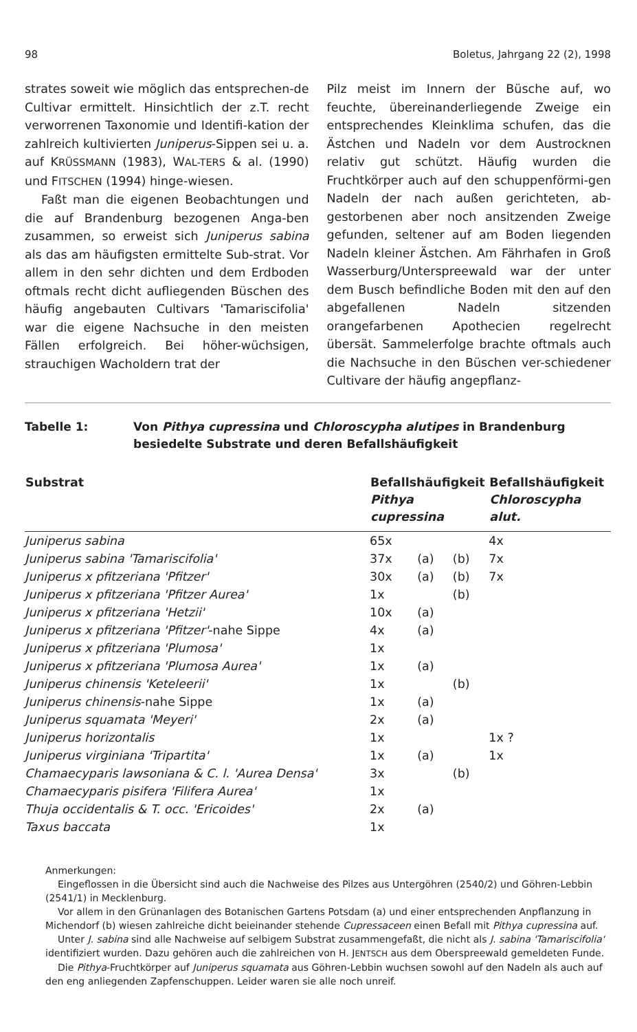98 Boletus, Jahrgang 22 (2), 1998
strates soweit wie möglich das entsprechen-de Cultivar ermittelt. Hinsichtlich der z.T. recht verworrenen Taxonomie und Identifi-kation der zahlreich kultivierten Juniperus-Sippen sei u. a. auf KRÜSSMANN (1983), WAL-TERS & al. (1990) und FITSCHEN (1994) hinge-wiesen.
Faßt man die eigenen Beobachtungen und die auf Brandenburg bezogenen Anga-ben zusammen, so erweist sich Juniperus sabina als das am häufigsten ermittelte Sub-strat. Vor allem in den sehr dichten und dem Erdboden oftmals recht dicht aufliegenden Büschen des häufig angebauten Cultivars 'Tamariscifolia' war die eigene Nachsuche in den meisten Fällen erfolgreich. Bei höher-wüchsigen, strauchigen Wacholdern trat der
Pilz meist im Innern der Büsche auf, wo feuchte, übereinanderliegende Zweige ein entsprechendes Kleinklima schufen, das die Ästchen und Nadeln vor dem Austrocknen relativ gut schützt. Häufig wurden die Fruchtkörper auch auf den schuppenförmi-gen Nadeln der nach außen gerichteten, ab-gestorbenen aber noch ansitzenden Zweige gefunden, seltener auf am Boden liegenden Nadeln kleiner Ästchen. Am Fährhafen in Groß Wasserburg/Unterspreewald war der unter dem Busch befindliche Boden mit den auf den abgefallenen Nadeln sitzenden orangefarbenen Apothecien regelrecht übersät. Sammelerfolge brachte oftmals auch die Nachsuche in den Büschen ver-schiedener Cultivare der häufig angepflanz-
Tabelle 1: Von Pithya cupressina und Chloroscypha alutipes in Brandenburg
besiedelte Substrate und deren Befallshäufigkeit
| Substrat | Befallshäufigkeit Pithya cupressina | | | Befallshäufigkeit Chloroscypha alut. |
| --- | --- | --- | --- | --- |
| Juniperus sabina | 65x | | | 4x |
| Juniperus sabina 'Tamariscifolia' | 37x | (a) | (b) | 7x |
| Juniperus x pfitzeriana 'Pfitzer' | 30x | (a) | (b) | 7x |
| Juniperus x pfitzeriana 'Pfitzer Aurea' | 1x | | (b) | |
| Juniperus x pfitzeriana 'Hetzii' | 10x | (a) | | |
| Juniperus x pfitzeriana 'Pfitzer' -nahe Sippe | 4x | (a) | | |
| Juniperus x pfitzeriana 'Plumosa' | 1x | | | |
| Juniperus x pfitzeriana 'Plumosa Aurea' | 1x | (a) | | |
| Juniperus chinensis 'Keteleerii' | 1x | | (b) | |
| Juniperus chinensis -nahe Sippe | 1x | (a) | | |
| Juniperus squamata 'Meyeri' | 2x | (a) | | |
| Juniperus horizontalis | 1x | | | 1x ? |
| Juniperus virginiana 'Tripartita' | 1x | (a) | | 1x |
| Chamaecyparis lawsoniana & C. l. 'Aurea Densa' | 3x | | (b) | |
| Chamaecyparis pisifera 'Filifera Aurea' | 1x | | | |
| Thuja occidentalis & T. occ. 'Ericoides' | 2x | (a) | | |
| Taxus baccata | 1x | | | |
Anmerkungen:
Eingeflossen in die Übersicht sind auch die Nachweise des Pilzes aus Untergöhren (2540/2) und Göhren-Lebbin (2541/1) in Mecklenburg.
Vor allem in den Grünanlagen des Botanischen Gartens Potsdam (a) und einer entsprechenden Anpflanzung in Michendorf (b) wiesen zahlreiche dicht beieinander stehende Cupressaceen einen Befall mit Pithya cupressina auf.
Unter J. sabina sind alle Nachweise auf selbigem Substrat zusammengefaßt, die nicht als J. sabina 'Tamariscifolia' identifiziert wurden. Dazu gehören auch die zahlreichen von H. JENTSCH aus dem Oberspreewald gemeldeten Funde.
Die Pithya-Fruchtkörper auf Juniperus squamata aus Göhren-Lebbin wuchsen sowohl auf den Nadeln als auch auf den eng anliegenden Zapfenschuppen. Leider waren sie alle noch unreif.